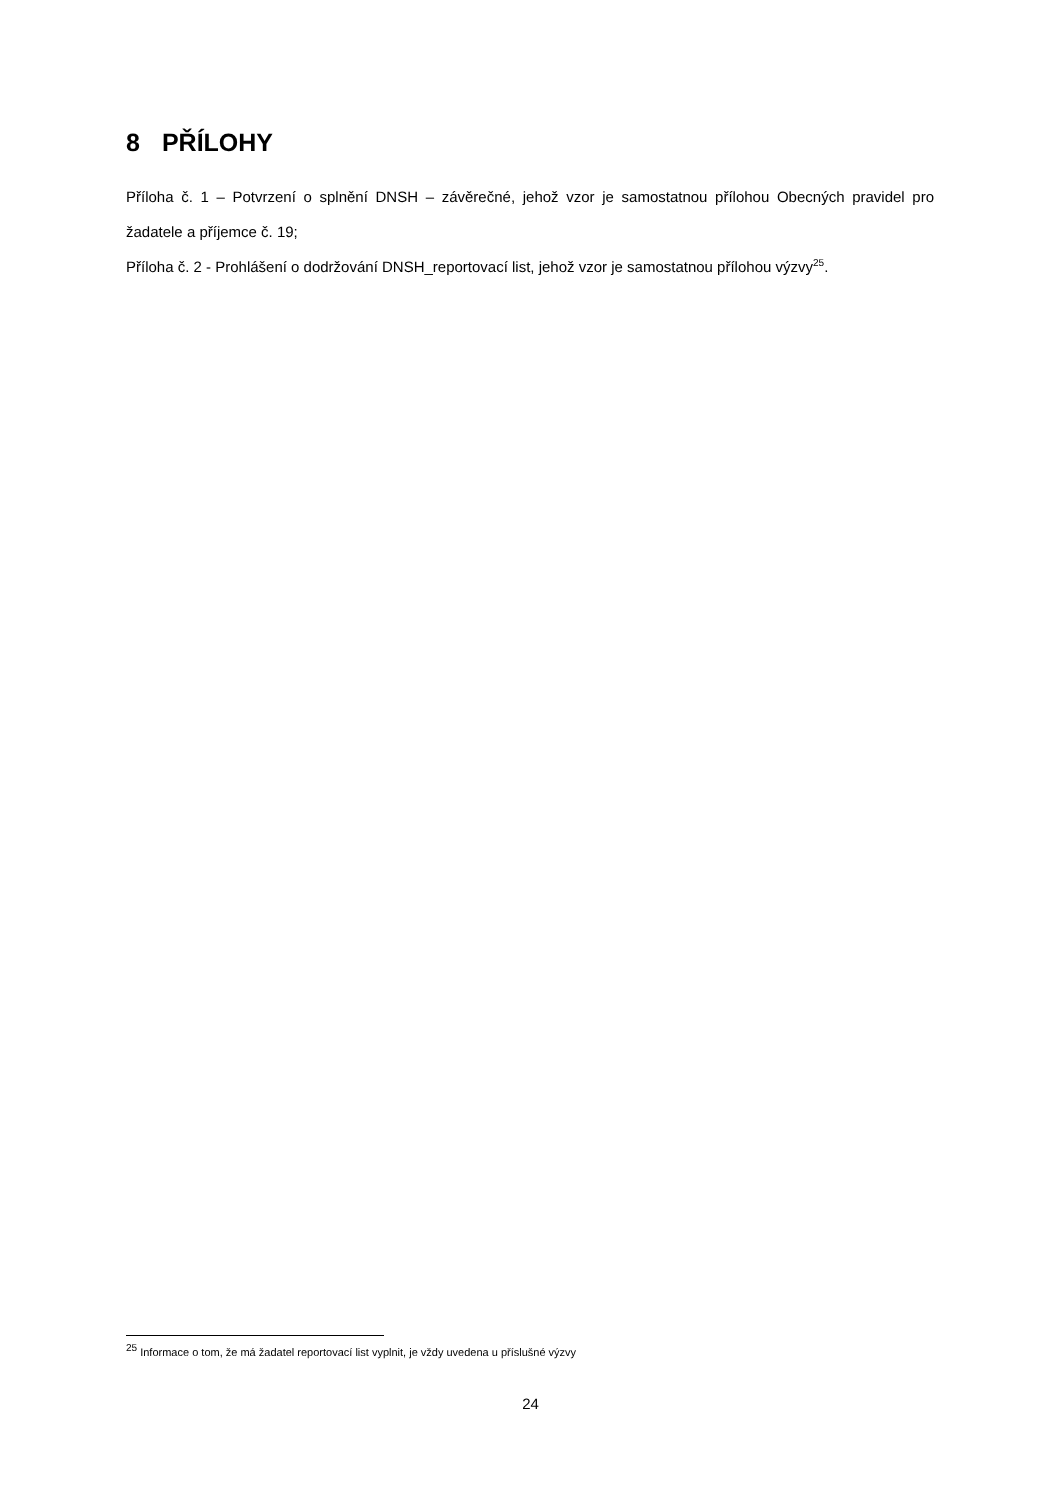8 PŘÍLOHY
Příloha č. 1 – Potvrzení o splnění DNSH – závěrečné, jehož vzor je samostatnou přílohou Obecných pravidel pro žadatele a příjemce č. 19;
Příloha č. 2 - Prohlášení o dodržování DNSH_reportovací list, jehož vzor je samostatnou přílohou výzvy<sup>25</sup>.
<sup>25</sup> Informace o tom, že má žadatel reportovací list vyplnit, je vždy uvedena u příslušné výzvy
24